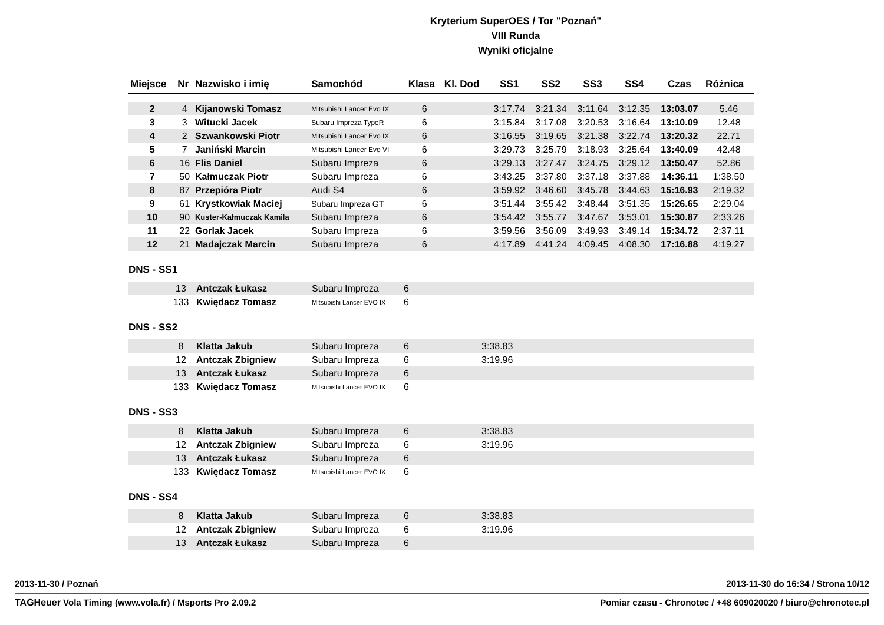Kryterium SuperOES / Tor "Poznań"
VIII Runda
Wyniki oficjalne
| Miejsce | Nr | Nazwisko i imię | Samochód | Klasa | Kl. Dod | SS1 | SS2 | SS3 | SS4 | Czas | Różnica |
| --- | --- | --- | --- | --- | --- | --- | --- | --- | --- | --- | --- |
| 2 | 4 | Kijanowski Tomasz | Mitsubishi Lancer Evo IX | 6 | | 3:17.74 | 3:21.34 | 3:11.64 | 3:12.35 | 13:03.07 | 5.46 |
| 3 | 3 | Witucki Jacek | Subaru Impreza TypeR | 6 | | 3:15.84 | 3:17.08 | 3:20.53 | 3:16.64 | 13:10.09 | 12.48 |
| 4 | 2 | Szwankowski Piotr | Mitsubishi Lancer Evo IX | 6 | | 3:16.55 | 3:19.65 | 3:21.38 | 3:22.74 | 13:20.32 | 22.71 |
| 5 | 7 | Janiński Marcin | Mitsubishi Lancer Evo VI | 6 | | 3:29.73 | 3:25.79 | 3:18.93 | 3:25.64 | 13:40.09 | 42.48 |
| 6 | 16 | Flis Daniel | Subaru Impreza | 6 | | 3:29.13 | 3:27.47 | 3:24.75 | 3:29.12 | 13:50.47 | 52.86 |
| 7 | 50 | Kałmuczak Piotr | Subaru Impreza | 6 | | 3:43.25 | 3:37.80 | 3:37.18 | 3:37.88 | 14:36.11 | 1:38.50 |
| 8 | 87 | Przepióra Piotr | Audi S4 | 6 | | 3:59.92 | 3:46.60 | 3:45.78 | 3:44.63 | 15:16.93 | 2:19.32 |
| 9 | 61 | Krystkowiak Maciej | Subaru Impreza GT | 6 | | 3:51.44 | 3:55.42 | 3:48.44 | 3:51.35 | 15:26.65 | 2:29.04 |
| 10 | 90 | Kuster-Kałmuczak Kamila | Subaru Impreza | 6 | | 3:54.42 | 3:55.77 | 3:47.67 | 3:53.01 | 15:30.87 | 2:33.26 |
| 11 | 22 | Gorlak Jacek | Subaru Impreza | 6 | | 3:59.56 | 3:56.09 | 3:49.93 | 3:49.14 | 15:34.72 | 2:37.11 |
| 12 | 21 | Madajczak Marcin | Subaru Impreza | 6 | | 4:17.89 | 4:41.24 | 4:09.45 | 4:08.30 | 17:16.88 | 4:19.27 |
DNS - SS1
| | 13 | Antczak Łukasz | Subaru Impreza | 6 | | |
| | 133 | Kwiędacz Tomasz | Mitsubishi Lancer EVO IX | 6 | | |
DNS - SS2
| | 8 | Klatta Jakub | Subaru Impreza | 6 | | 3:38.83 |
| | 12 | Antczak Zbigniew | Subaru Impreza | 6 | | 3:19.96 |
| | 13 | Antczak Łukasz | Subaru Impreza | 6 | | |
| | 133 | Kwiędacz Tomasz | Mitsubishi Lancer EVO IX | 6 | | |
DNS - SS3
| | 8 | Klatta Jakub | Subaru Impreza | 6 | | 3:38.83 |
| | 12 | Antczak Zbigniew | Subaru Impreza | 6 | | 3:19.96 |
| | 13 | Antczak Łukasz | Subaru Impreza | 6 | | |
| | 133 | Kwiędacz Tomasz | Mitsubishi Lancer EVO IX | 6 | | |
DNS - SS4
| | 8 | Klatta Jakub | Subaru Impreza | 6 | | 3:38.83 |
| | 12 | Antczak Zbigniew | Subaru Impreza | 6 | | 3:19.96 |
| | 13 | Antczak Łukasz | Subaru Impreza | 6 | | |
2013-11-30 / Poznań 2013-11-30 do 16:34 / Strona 10/12
TAGHeuer Vola Timing (www.vola.fr) / Msports Pro 2.09.2 Pomiar czasu - Chronotec / +48 609020020 / biuro@chronotec.pl